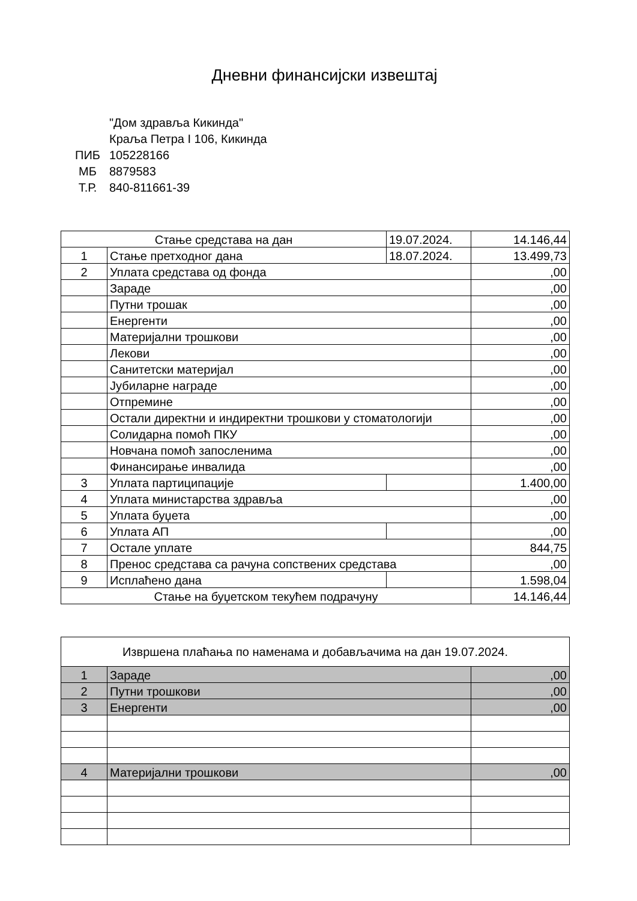Дневни финансијски извештај
"Дом здравља Кикинда"
Краља Петра I 106, Кикинда
ПИБ 105228166
МБ 8879583
Т.Р. 840-811661-39
| Стање средстава на дан | | 19.07.2024. | 14.146,44 |
| 1 | Стање претходног дана | 18.07.2024. | 13.499,73 |
| 2 | Уплата средстава од фонда | | ,00 |
| | Зараде | | ,00 |
| | Путни трошак | | ,00 |
| | Енергенти | | ,00 |
| | Материјални трошкови | | ,00 |
| | Лекови | | ,00 |
| | Санитетски материјал | | ,00 |
| | Јубиларне награде | | ,00 |
| | Отпремине | | ,00 |
| | Остали директни и индиректни трошкови у стоматологији | | ,00 |
| | Солидарна помоћ ПКУ | | ,00 |
| | Новчана помоћ запосленима | | ,00 |
| | Финансирање инвалида | | ,00 |
| 3 | Уплата партиципације | | 1.400,00 |
| 4 | Уплата министарства здравља | | ,00 |
| 5 | Уплата буџета | | ,00 |
| 6 | Уплата АП | | ,00 |
| 7 | Остале уплате | | 844,75 |
| 8 | Пренос средстава са рачуна сопствених средстава | | ,00 |
| 9 | Исплаћено дана | | 1.598,04 |
| Стање на буџетском текућем подрачуну | | | 14.146,44 |
| Извршена плаћања по наменама и добављачима на дан 19.07.2024. | | |
| 1 | Зараде | ,00 |
| 2 | Путни трошкови | ,00 |
| 3 | Енергенти | ,00 |
| 4 | Материјални трошкови | ,00 |